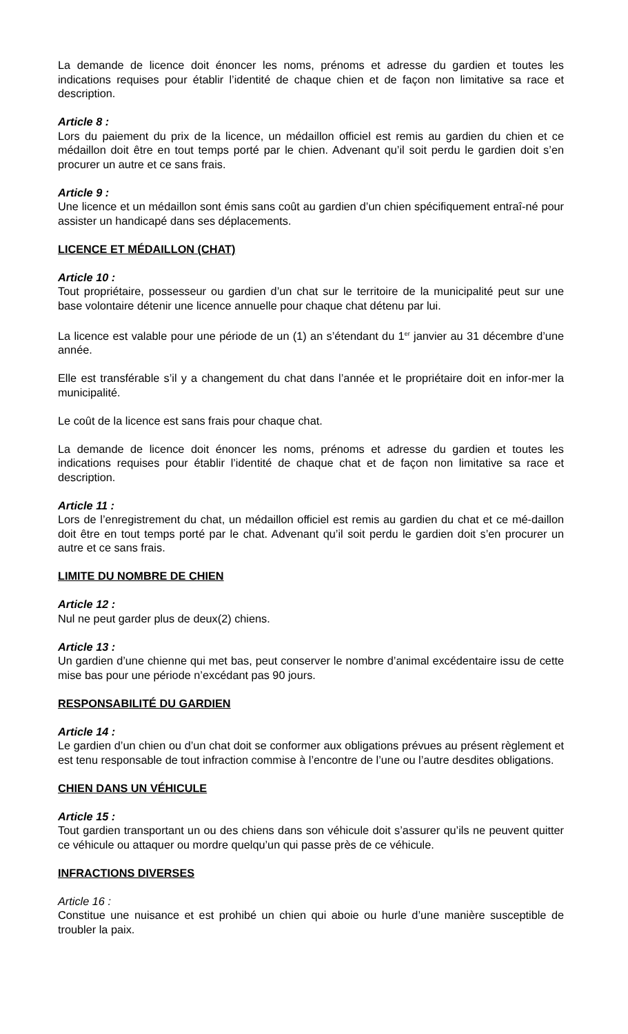La demande de licence doit énoncer les noms, prénoms et adresse du gardien et toutes les indications requises pour établir l’identité de chaque chien et de façon non limitative sa race et description.
Article 8 :
Lors du paiement du prix de la licence, un médaillon officiel est remis au gardien du chien et ce médaillon doit être en tout temps porté par le chien. Advenant qu’il soit perdu le gardien doit s’en procurer un autre et ce sans frais.
Article 9 :
Une licence et un médaillon sont émis sans coût au gardien d’un chien spécifiquement entraî-né pour assister un handicapé dans ses déplacements.
LICENCE ET MÉDAILLON (CHAT)
Article 10 :
Tout propriétaire, possesseur ou gardien d’un chat sur le territoire de la municipalité peut sur une base volontaire détenir une licence annuelle pour chaque chat détenu par lui.
La licence est valable pour une période de un (1) an s’étendant du 1<sup>er</sup> janvier au 31 décembre d’une année.
Elle est transférable s’il y a changement du chat dans l’année et le propriétaire doit en infor-mer la municipalité.
Le coût de la licence est sans frais pour chaque chat.
La demande de licence doit énoncer les noms, prénoms et adresse du gardien et toutes les indications requises pour établir l’identité de chaque chat et de façon non limitative sa race et description.
Article 11 :
Lors de l’enregistrement du chat, un médaillon officiel est remis au gardien du chat et ce mé-daillon doit être en tout temps porté par le chat. Advenant qu’il soit perdu le gardien doit s’en procurer un autre et ce sans frais.
LIMITE DU NOMBRE DE CHIEN
Article 12 :
Nul ne peut garder plus de deux(2) chiens.
Article 13 :
Un gardien d’une chienne qui met bas, peut conserver le nombre d’animal excédentaire issu de cette mise bas pour une période n’excédant pas 90 jours.
RESPONSABILITÉ DU GARDIEN
Article 14 :
Le gardien d’un chien ou d’un chat doit se conformer aux obligations prévues au présent règlement et est tenu responsable de tout infraction commise à l’encontre de l’une ou l’autre desdites obligations.
CHIEN DANS UN VÉHICULE
Article 15 :
Tout gardien transportant un ou des chiens dans son véhicule doit s’assurer qu’ils ne peuvent quitter ce véhicule ou attaquer ou mordre quelqu’un qui passe près de ce véhicule.
INFRACTIONS DIVERSES
Article 16 :
Constitue une nuisance et est prohibé un chien qui aboie ou hurle d’une manière susceptible de troubler la paix.